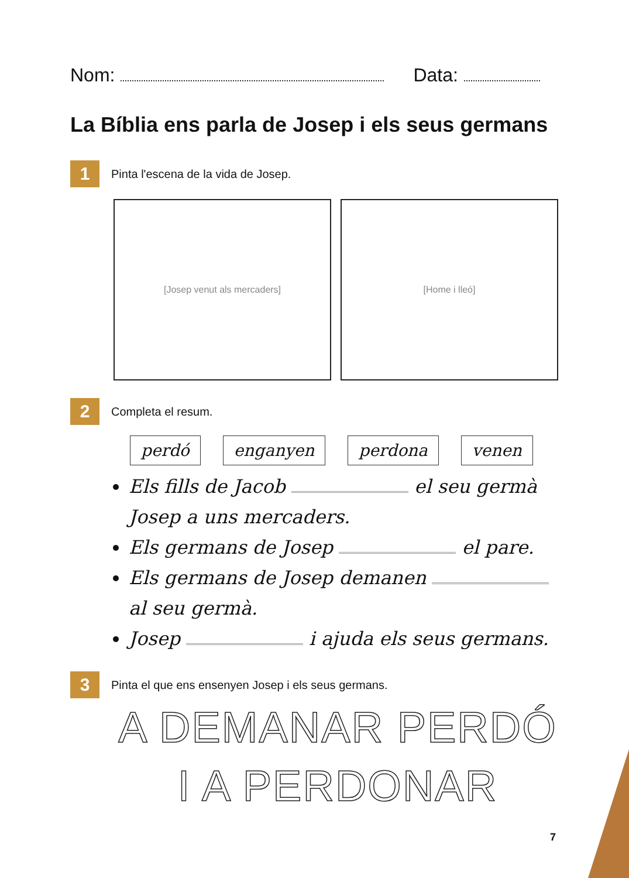Nom:
Data:
La Bíblia ens parla de Josep i els seus germans
1
Pinta l'escena de la vida de Josep.
[Josep venut als mercaders] [Home i lleó]
2
Completa el resum.
perdó enganyen perdona venen
Els fills de Jacob el seu germà Josep a uns mercaders.
Els germans de Josep el pare.
Els germans de Josep demanen al seu germà.
Josep i ajuda els seus germans.
3
Pinta el que ens ensenyen Josep i els seus germans.
A DEMANAR PERDÓ
I A PERDONAR
7